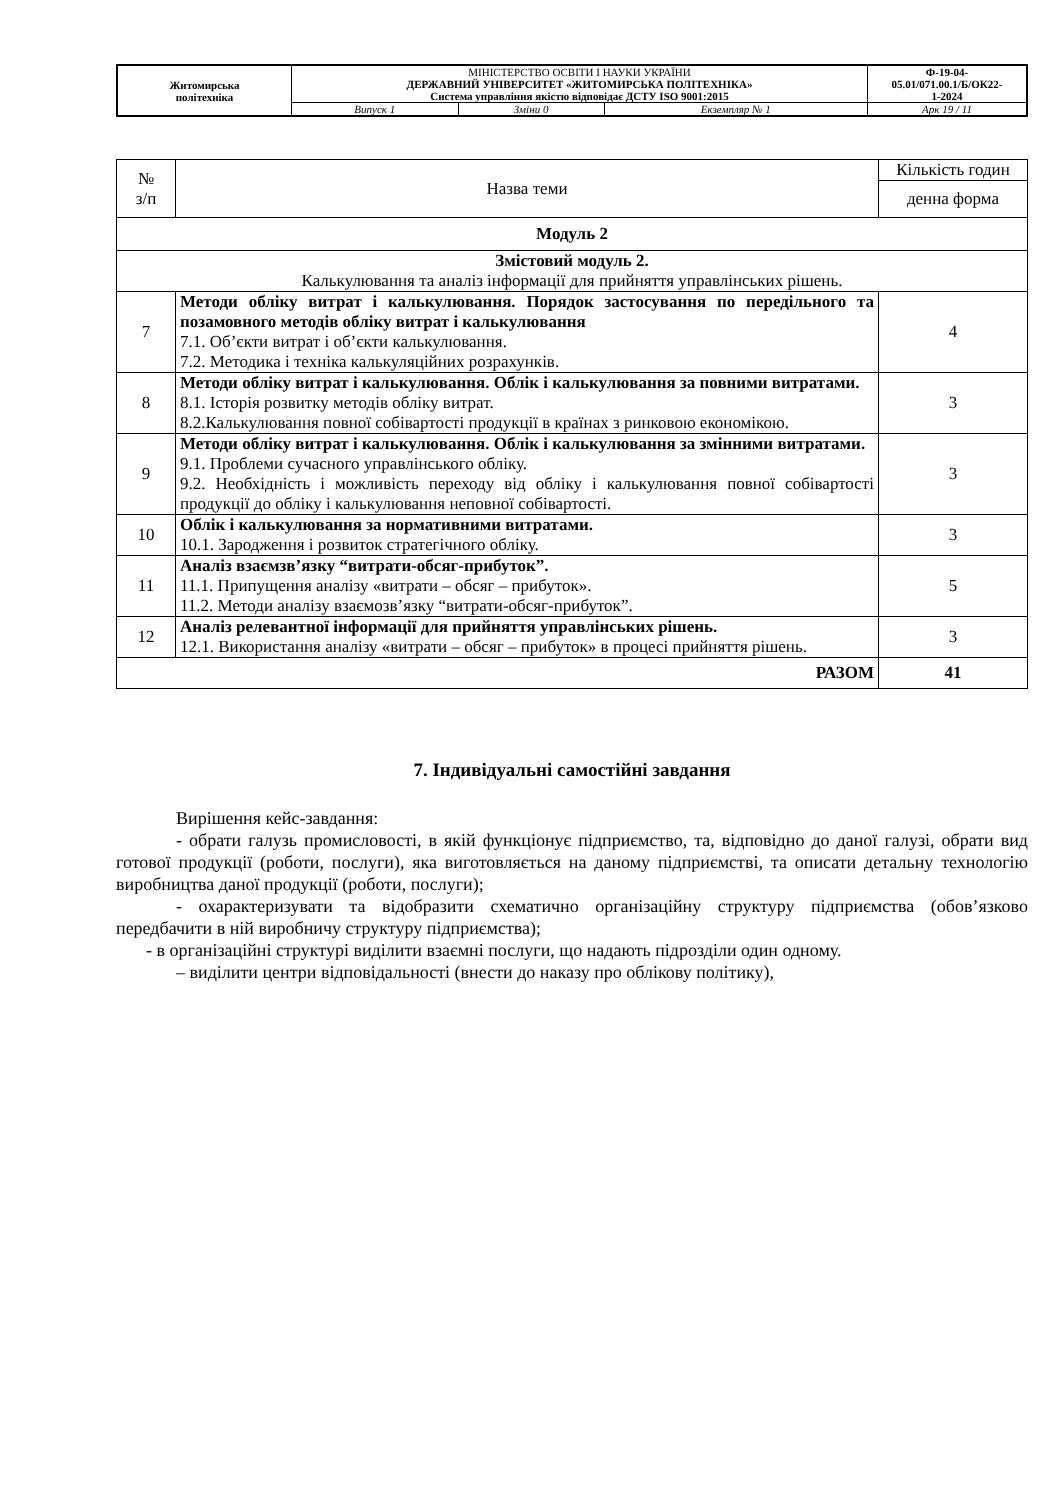| Житомирська політехніка | МІНІСТЕРСТВО ОСВІТИ І НАУКИ УКРАЇНИ ДЕРЖАВНИЙ УНІВЕРСИТЕТ «ЖИТОМИРСЬКА ПОЛІТЕХНІКА» Система управління якістю відповідає ДСТУ ISO 9001:2015 | | | Ф-19-04- 05.01/071.00.1/Б/ОК22- 1-2024 |
| | Випуск 1 | Зміни 0 | Екземпляр № 1 | Арк 19 / 11 |
| № з/п | Назва теми | Кількість годин |
| | | денна форма |
| Модуль 2 | | |
| Змістовий модуль 2. Калькулювання та аналіз інформації для прийняття управлінських рішень. | | |
| 7 | Методи обліку витрат і калькулювання. Порядок застосування по передільного та позамовного методів обліку витрат і калькулювання 7.1. Об’єкти витрат і об’єкти калькулювання. 7.2. Методика і техніка калькуляційних розрахунків. | 4 |
| 8 | Методи обліку витрат і калькулювання. Облік і калькулювання за повними витратами. 8.1. Історія розвитку методів обліку витрат. 8.2.Калькулювання повної собівартості продукції в країнах з ринковою економікою. | 3 |
| 9 | Методи обліку витрат і калькулювання. Облік і калькулювання за змінними витратами. 9.1. Проблеми сучасного управлінського обліку. 9.2. Необхідність і можливість переходу від обліку і калькулювання повної собівартості продукції до обліку і калькулювання неповної собівартості. | 3 |
| 10 | Облік і калькулювання за нормативними витратами. 10.1. Зародження і розвиток стратегічного обліку. | 3 |
| 11 | Аналіз взаємзв’язку “витрати-обсяг-прибуток”. 11.1. Припущення аналізу «витрати – обсяг – прибуток». 11.2. Методи аналізу взаємозв’язку “витрати-обсяг-прибуток”. | 5 |
| 12 | Аналіз релевантної інформації для прийняття управлінських рішень. 12.1. Використання аналізу «витрати – обсяг – прибуток» в процесі прийняття рішень. | 3 |
| РАЗОМ | | 41 |
7. Індивідуальні самостійні завдання
Вирішення кейс-завдання:
- обрати галузь промисловості, в якій функціонує підприємство, та, відповідно до даної галузі, обрати вид готової продукції (роботи, послуги), яка виготовляється на даному підприємстві, та описати детальну технологію виробництва даної продукції (роботи, послуги);
- охарактеризувати та відобразити схематично організаційну структуру підприємства (обов’язково передбачити в ній виробничу структуру підприємства);
- в організаційні структурі виділити взаємні послуги, що надають підрозділи один одному.
– виділити центри відповідальності (внести до наказу про облікову політику),